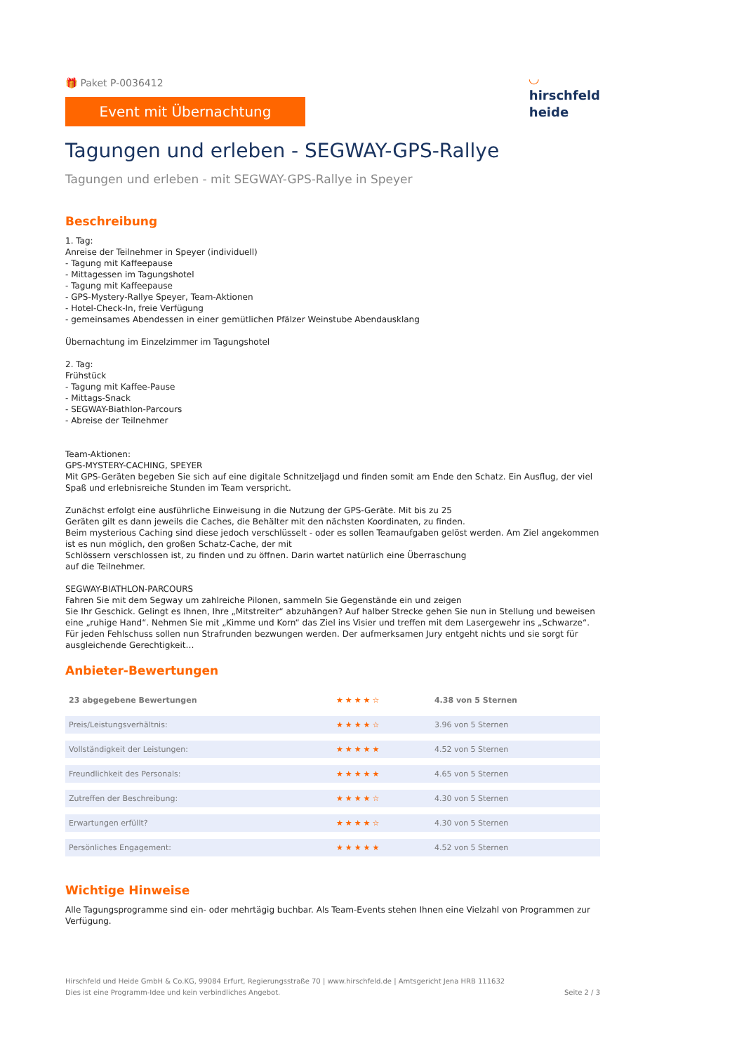🎁 Paket P-0036412
Event mit Übernachtung
◡
hirschfeld
heide
Tagungen und erleben - SEGWAY-GPS-Rallye
Tagungen und erleben - mit SEGWAY-GPS-Rallye in Speyer
Beschreibung
1. Tag:
Anreise der Teilnehmer in Speyer (individuell)
- Tagung mit Kaffeepause
- Mittagessen im Tagungshotel
- Tagung mit Kaffeepause
- GPS-Mystery-Rallye Speyer, Team-Aktionen
- Hotel-Check-In, freie Verfügung
- gemeinsames Abendessen in einer gemütlichen Pfälzer Weinstube Abendausklang
Übernachtung im Einzelzimmer im Tagungshotel
2. Tag:
Frühstück
- Tagung mit Kaffee-Pause
- Mittags-Snack
- SEGWAY-Biathlon-Parcours
- Abreise der Teilnehmer
Team-Aktionen:
GPS-MYSTERY-CACHING, SPEYER
Mit GPS-Geräten begeben Sie sich auf eine digitale Schnitzeljagd und finden somit am Ende den Schatz. Ein Ausflug, der viel Spaß und erlebnisreiche Stunden im Team verspricht.
Zunächst erfolgt eine ausführliche Einweisung in die Nutzung der GPS-Geräte. Mit bis zu 25
Geräten gilt es dann jeweils die Caches, die Behälter mit den nächsten Koordinaten, zu finden.
Beim mysterious Caching sind diese jedoch verschlüsselt - oder es sollen Teamaufgaben gelöst werden. Am Ziel angekommen ist es nun möglich, den großen Schatz-Cache, der mit
Schlössern verschlossen ist, zu finden und zu öffnen. Darin wartet natürlich eine Überraschung
auf die Teilnehmer.
SEGWAY-BIATHLON-PARCOURS
Fahren Sie mit dem Segway um zahlreiche Pilonen, sammeln Sie Gegenstände ein und zeigen
Sie Ihr Geschick. Gelingt es Ihnen, Ihre „Mitstreiter“ abzuhängen? Auf halber Strecke gehen Sie nun in Stellung und beweisen eine „ruhige Hand“. Nehmen Sie mit „Kimme und Korn“ das Ziel ins Visier und treffen mit dem Lasergewehr ins „Schwarze“. Für jeden Fehlschuss sollen nun Strafrunden bezwungen werden. Der aufmerksamen Jury entgeht nichts und sie sorgt für ausgleichende Gerechtigkeit…
Anbieter-Bewertungen
| 23 abgegebene Bewertungen | ★★★★☆ | 4.38 von 5 Sternen |
| Preis/Leistungsverhältnis: | ★★★★☆ | 3.96 von 5 Sternen |
| Vollständigkeit der Leistungen: | ★★★★★ | 4.52 von 5 Sternen |
| Freundlichkeit des Personals: | ★★★★★ | 4.65 von 5 Sternen |
| Zutreffen der Beschreibung: | ★★★★☆ | 4.30 von 5 Sternen |
| Erwartungen erfüllt? | ★★★★☆ | 4.30 von 5 Sternen |
| Persönliches Engagement: | ★★★★★ | 4.52 von 5 Sternen |
Wichtige Hinweise
Alle Tagungsprogramme sind ein- oder mehrtägig buchbar. Als Team-Events stehen Ihnen eine Vielzahl von Programmen zur Verfügung.
Hirschfeld und Heide GmbH & Co.KG, 99084 Erfurt, Regierungsstraße 70 | www.hirschfeld.de | Amtsgericht Jena HRB 111632
Dies ist eine Programm-Idee und kein verbindliches Angebot.
Seite 2 / 3